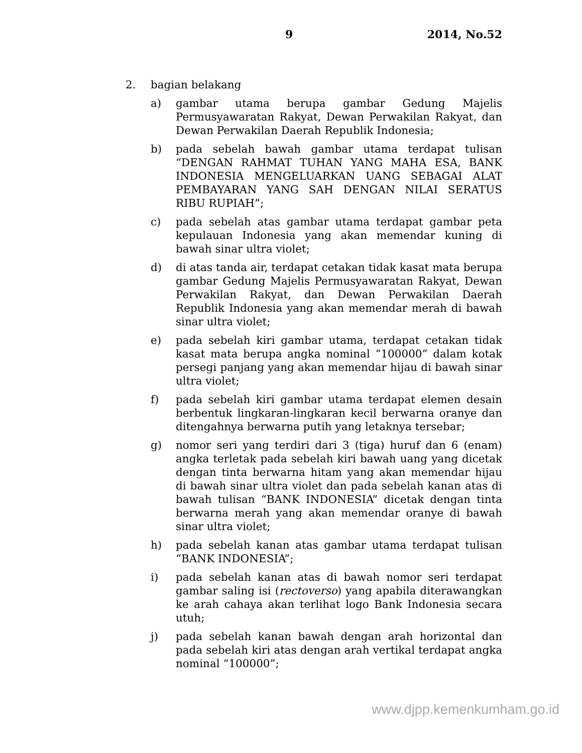9 2014, No.52
2. bagian belakang
a) gambar utama berupa gambar Gedung Majelis Permusyawaratan Rakyat, Dewan Perwakilan Rakyat, dan Dewan Perwakilan Daerah Republik Indonesia;
b) pada sebelah bawah gambar utama terdapat tulisan “DENGAN RAHMAT TUHAN YANG MAHA ESA, BANK INDONESIA MENGELUARKAN UANG SEBAGAI ALAT PEMBAYARAN YANG SAH DENGAN NILAI SERATUS RIBU RUPIAH”;
c) pada sebelah atas gambar utama terdapat gambar peta kepulauan Indonesia yang akan memendar kuning di bawah sinar ultra violet;
d) di atas tanda air, terdapat cetakan tidak kasat mata berupa gambar Gedung Majelis Permusyawaratan Rakyat, Dewan Perwakilan Rakyat, dan Dewan Perwakilan Daerah Republik Indonesia yang akan memendar merah di bawah sinar ultra violet;
e) pada sebelah kiri gambar utama, terdapat cetakan tidak kasat mata berupa angka nominal “100000” dalam kotak persegi panjang yang akan memendar hijau di bawah sinar ultra violet;
f) pada sebelah kiri gambar utama terdapat elemen desain berbentuk lingkaran-lingkaran kecil berwarna oranye dan ditengahnya berwarna putih yang letaknya tersebar;
g) nomor seri yang terdiri dari 3 (tiga) huruf dan 6 (enam) angka terletak pada sebelah kiri bawah uang yang dicetak dengan tinta berwarna hitam yang akan memendar hijau di bawah sinar ultra violet dan pada sebelah kanan atas di bawah tulisan “BANK INDONESIA” dicetak dengan tinta berwarna merah yang akan memendar oranye di bawah sinar ultra violet;
h) pada sebelah kanan atas gambar utama terdapat tulisan “BANK INDONESIA”;
i) pada sebelah kanan atas di bawah nomor seri terdapat gambar saling isi (rectoverso) yang apabila diterawangkan ke arah cahaya akan terlihat logo Bank Indonesia secara utuh;
j) pada sebelah kanan bawah dengan arah horizontal dan pada sebelah kiri atas dengan arah vertikal terdapat angka nominal “100000”;
www.djpp.kemenkumham.go.id